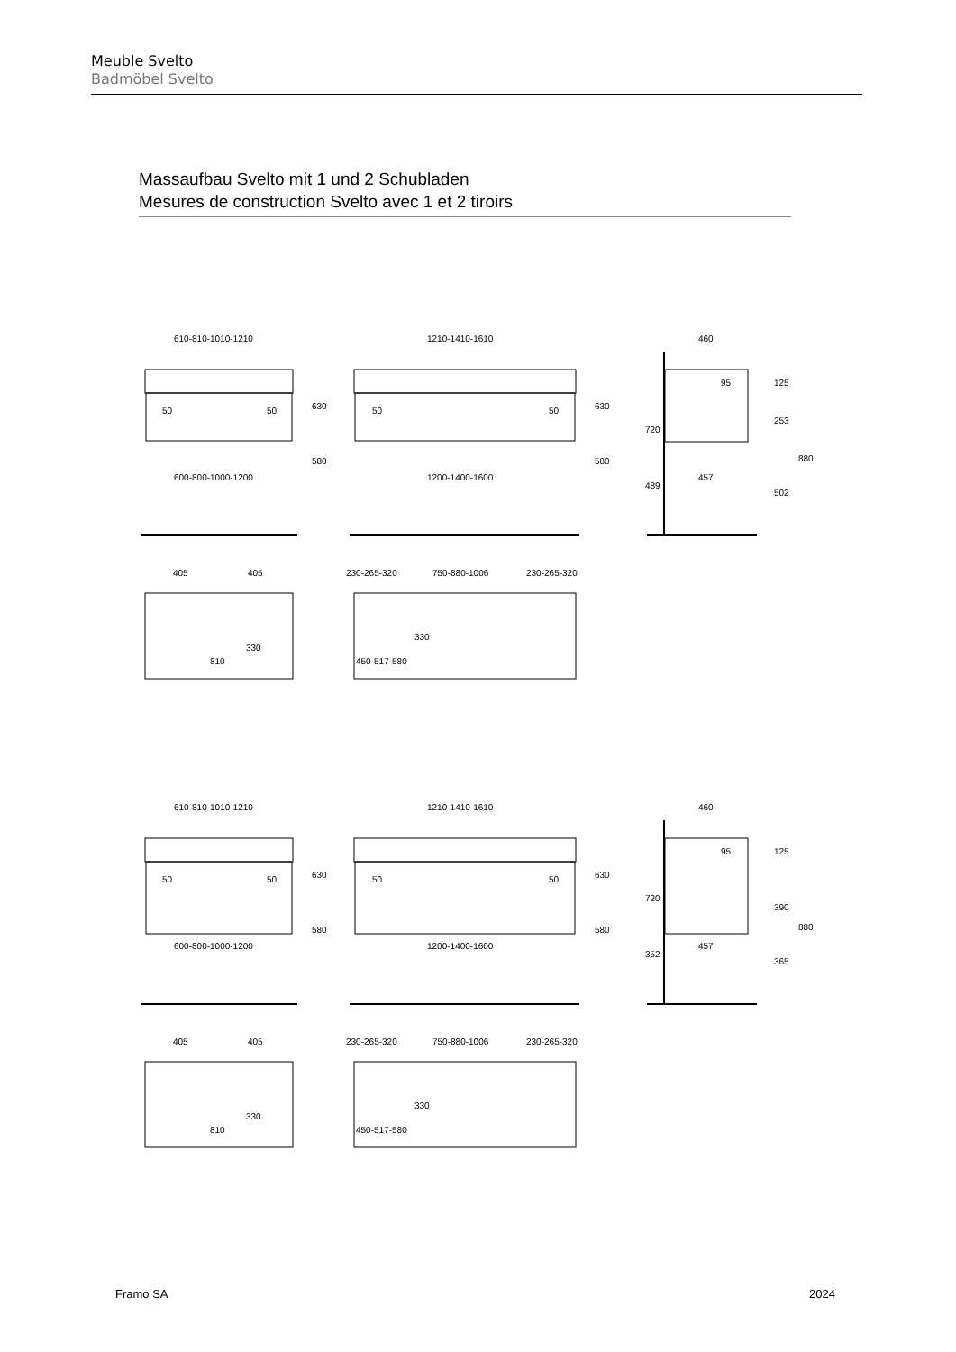Meuble Svelto
Badmöbel Svelto
Massaufbau Svelto mit 1 und 2 Schubladen
Mesures de construction Svelto avec 1 et 2 tiroirs
610-810-1010-1210
1210-1410-1610
460
50
50
630
50
50
630
95
125
720
253
580
580
600-800-1000-1200
1200-1400-1600
489
457
502
880
405
405
230-265-320
750-880-1006
230-265-320
330
330
810
450-517-580
610-810-1010-1210
1210-1410-1610
460
50
50
630
50
50
630
95
125
720
390
580
580
600-800-1000-1200
1200-1400-1600
352
457
365
880
405
405
230-265-320
750-880-1006
230-265-320
330
330
810
450-517-580
Framo SA 2024